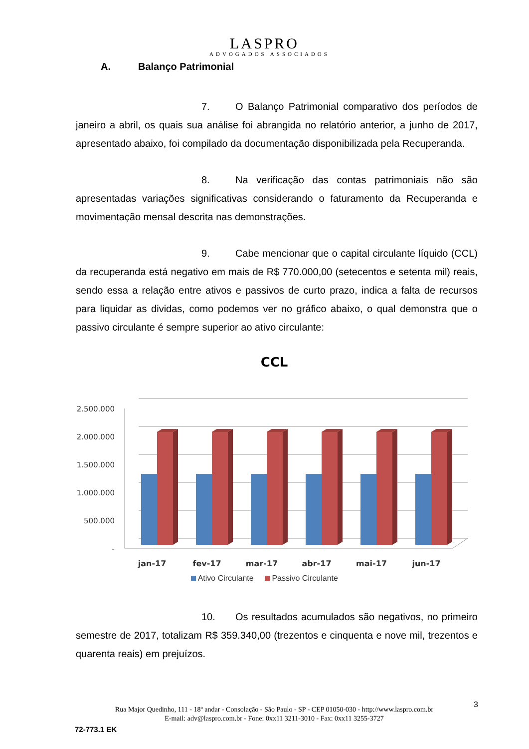LASPRO
ADVOGADOS ASSOCIADOS
A. Balanço Patrimonial
7. O Balanço Patrimonial comparativo dos períodos de janeiro a abril, os quais sua análise foi abrangida no relatório anterior, a junho de 2017, apresentado abaixo, foi compilado da documentação disponibilizada pela Recuperanda.
8. Na verificação das contas patrimoniais não são apresentadas variações significativas considerando o faturamento da Recuperanda e movimentação mensal descrita nas demonstrações.
9. Cabe mencionar que o capital circulante líquido (CCL) da recuperanda está negativo em mais de R$ 770.000,00 (setecentos e setenta mil) reais, sendo essa a relação entre ativos e passivos de curto prazo, indica a falta de recursos para liquidar as dividas, como podemos ver no gráfico abaixo, o qual demonstra que o passivo circulante é sempre superior ao ativo circulante:
CCL
2.500.000
2.000.000
1.500.000
1.000.000
500.000
-
jan-17
fev-17
mar-17
abr-17
mai-17
jun-17
Ativo Circulante Passivo Circulante
10. Os resultados acumulados são negativos, no primeiro semestre de 2017, totalizam R$ 359.340,00 (trezentos e cinquenta e nove mil, trezentos e quarenta reais) em prejuízos.
Rua Major Quedinho, 111 - 18º andar - Consolação - São Paulo - SP - CEP 01050-030 - http://www.laspro.com.br
E-mail: adv@laspro.com.br - Fone: 0xx11 3211-3010 - Fax: 0xx11 3255-3727
3
72-773.1 EK